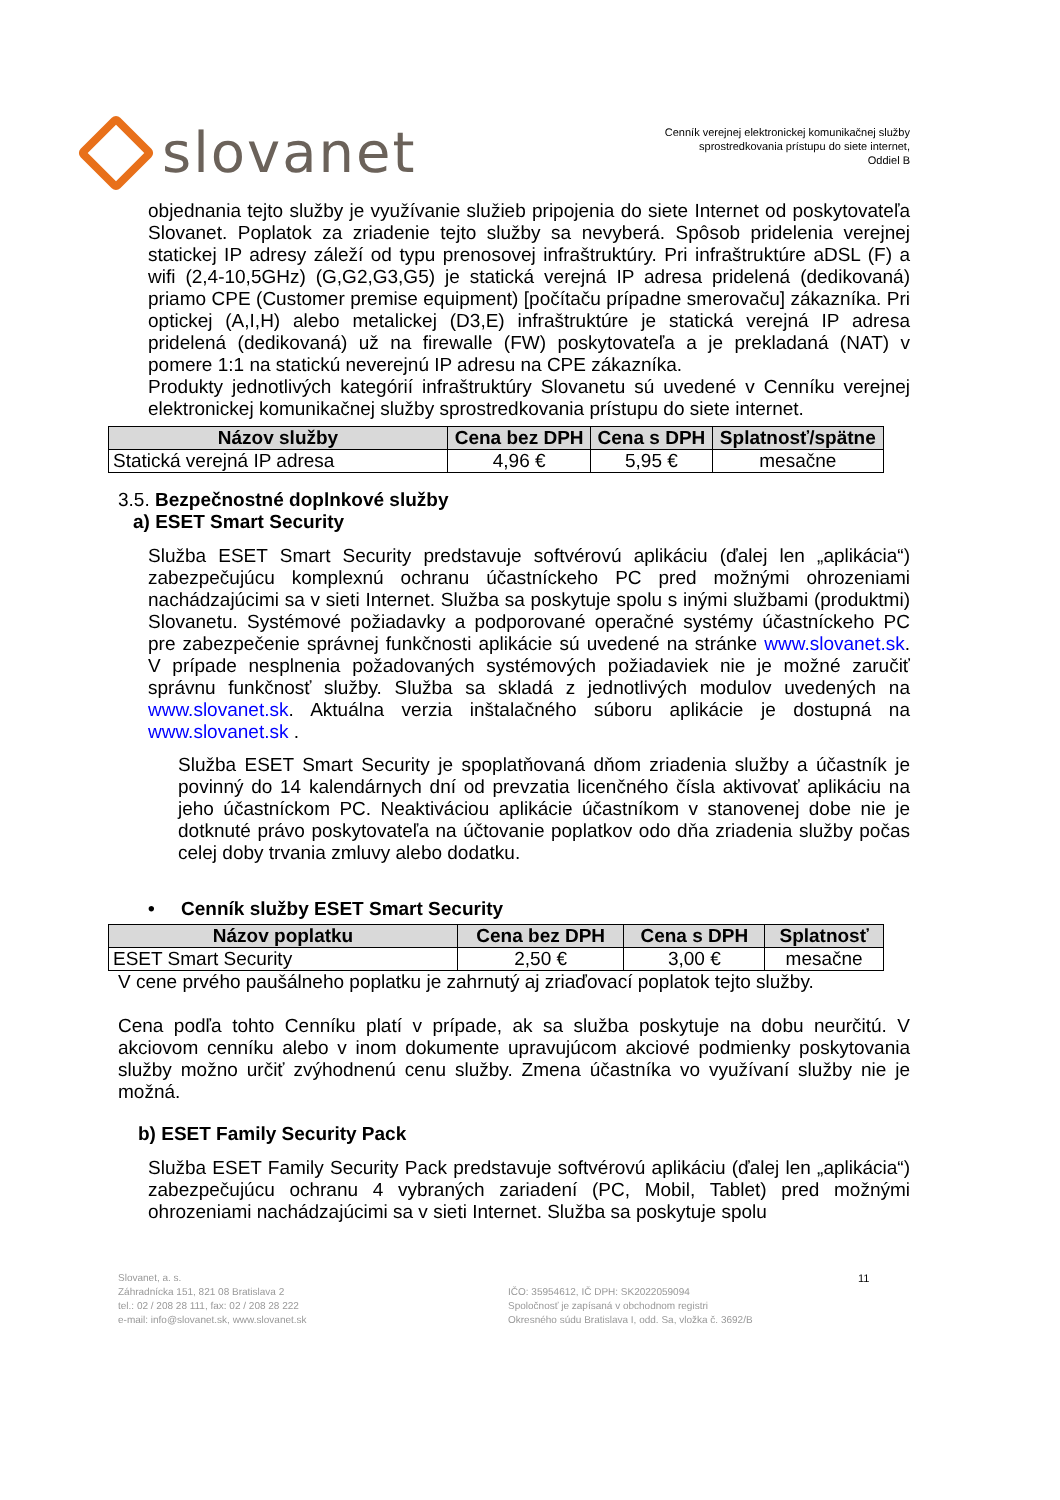slovanet
Cenník verejnej elektronickej komunikačnej služby
sprostredkovania prístupu do siete internet,
Oddiel B
objednania tejto služby je využívanie služieb pripojenia do siete Internet od poskytovateľa Slovanet. Poplatok za zriadenie tejto služby sa nevyberá. Spôsob pridelenia verejnej statickej IP adresy záleží od typu prenosovej infraštruktúry. Pri infraštruktúre aDSL (F) a wifi (2,4-10,5GHz) (G,G2,G3,G5) je statická verejná IP adresa pridelená (dedikovaná) priamo CPE (Customer premise equipment) [počítaču prípadne smerovaču] zákazníka. Pri optickej (A,I,H) alebo metalickej (D3,E) infraštruktúre je statická verejná IP adresa pridelená (dedikovaná) už na firewalle (FW) poskytovateľa a je prekladaná (NAT) v pomere 1:1 na statickú neverejnú IP adresu na CPE zákazníka.
Produkty jednotlivých kategórií infraštruktúry Slovanetu sú uvedené v Cenníku verejnej elektronickej komunikačnej služby sprostredkovania prístupu do siete internet.
| Názov služby | Cena bez DPH | Cena s DPH | Splatnosť/spätne |
| --- | --- | --- | --- |
| Statická verejná IP adresa | 4,96 € | 5,95 € | mesačne |
3.5. Bezpečnostné doplnkové služby
a) ESET Smart Security
Služba ESET Smart Security predstavuje softvérovú aplikáciu (ďalej len „aplikácia“) zabezpečujúcu komplexnú ochranu účastníckeho PC pred možnými ohrozeniami nachádzajúcimi sa v sieti Internet. Služba sa poskytuje spolu s inými službami (produktmi) Slovanetu. Systémové požiadavky a podporované operačné systémy účastníckeho PC pre zabezpečenie správnej funkčnosti aplikácie sú uvedené na stránke www.slovanet.sk. V prípade nesplnenia požadovaných systémových požiadaviek nie je možné zaručiť správnu funkčnosť služby. Služba sa skladá z jednotlivých modulov uvedených na www.slovanet.sk. Aktuálna verzia inštalačného súboru aplikácie je dostupná na www.slovanet.sk .
Služba ESET Smart Security je spoplatňovaná dňom zriadenia služby a účastník je povinný do 14 kalendárnych dní od prevzatia licenčného čísla aktivovať aplikáciu na jeho účastníckom PC. Neaktiváciou aplikácie účastníkom v stanovenej dobe nie je dotknuté právo poskytovateľa na účtovanie poplatkov odo dňa zriadenia služby počas celej doby trvania zmluvy alebo dodatku.
• Cenník služby ESET Smart Security
| Názov poplatku | Cena bez DPH | Cena s DPH | Splatnosť |
| --- | --- | --- | --- |
| ESET Smart Security | 2,50 € | 3,00 € | mesačne |
V cene prvého paušálneho poplatku je zahrnutý aj zriaďovací poplatok tejto služby.
Cena podľa tohto Cenníku platí v prípade, ak sa služba poskytuje na dobu neurčitú. V akciovom cenníku alebo v inom dokumente upravujúcom akciové podmienky poskytovania služby možno určiť zvýhodnenú cenu služby. Zmena účastníka vo využívaní služby nie je možná.
b) ESET Family Security Pack
Služba ESET Family Security Pack predstavuje softvérovú aplikáciu (ďalej len „aplikácia“) zabezpečujúcu ochranu 4 vybraných zariadení (PC, Mobil, Tablet) pred možnými ohrozeniami nachádzajúcimi sa v sieti Internet. Služba sa poskytuje spolu
Slovanet, a. s.
Záhradnícka 151, 821 08 Bratislava 2
tel.: 02 / 208 28 111, fax: 02 / 208 28 222
e-mail: info@slovanet.sk, www.slovanet.sk
IČO: 35954612, IČ DPH: SK2022059094
Spoločnosť je zapísaná v obchodnom registri
Okresného súdu Bratislava I, odd. Sa, vložka č. 3692/B
11